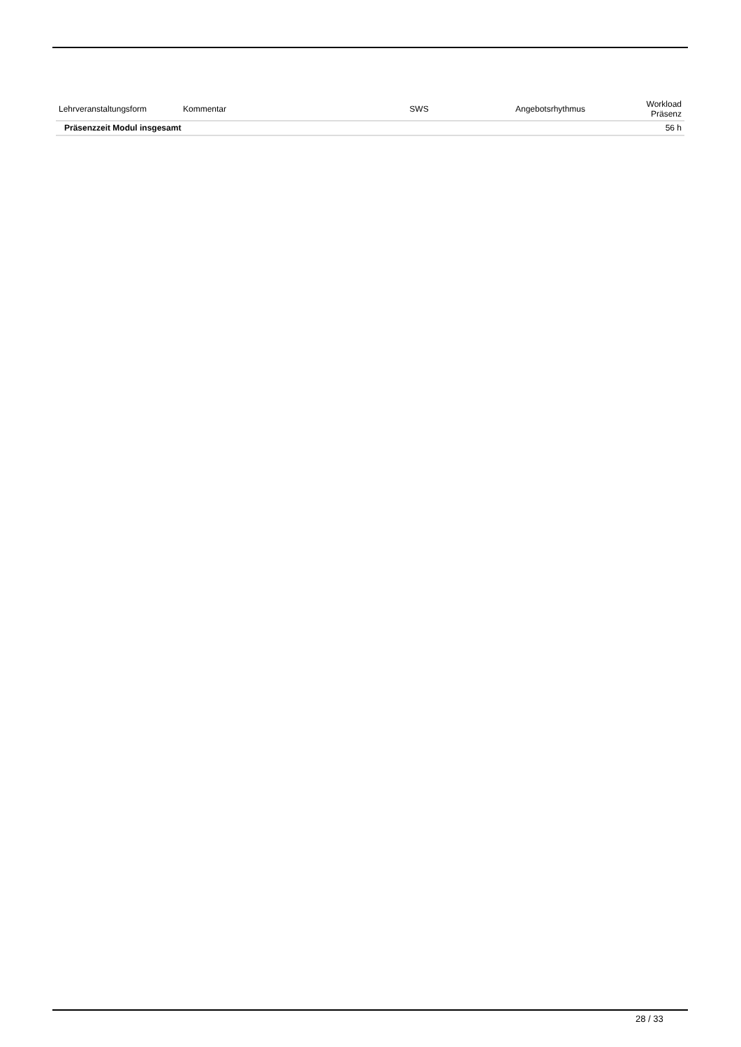| Lehrveranstaltungsform | Kommentar | SWS | Angebotsrhythmus | Workload Präsenz |
| --- | --- | --- | --- | --- |
| Präsenzzeit Modul insgesamt | | | | 56 h |
28 / 33